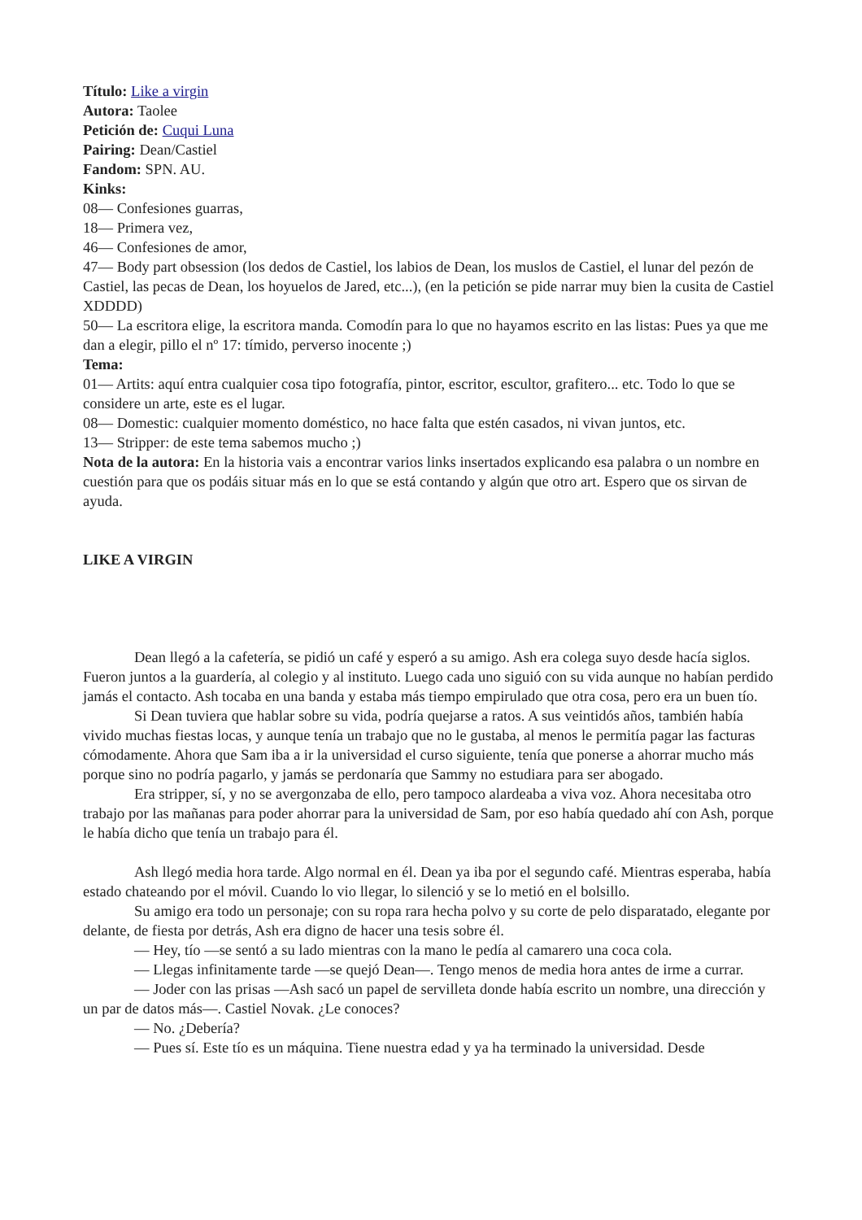Título: Like a virgin
Autora: Taolee
Petición de: Cuqui Luna
Pairing: Dean/Castiel
Fandom: SPN. AU.
Kinks:
08— Confesiones guarras,
18— Primera vez,
46— Confesiones de amor,
47— Body part obsession (los dedos de Castiel, los labios de Dean, los muslos de Castiel, el lunar del pezón de Castiel, las pecas de Dean, los hoyuelos de Jared, etc...), (en la petición se pide narrar muy bien la cusita de Castiel XDDDD)
50— La escritora elige, la escritora manda. Comodín para lo que no hayamos escrito en las listas: Pues ya que me dan a elegir, pillo el nº 17: tímido, perverso inocente ;)
Tema:
01— Artits: aquí entra cualquier cosa tipo fotografía, pintor, escritor, escultor, grafitero... etc. Todo lo que se considere un arte, este es el lugar.
08— Domestic: cualquier momento doméstico, no hace falta que estén casados, ni vivan juntos, etc.
13— Stripper: de este tema sabemos mucho ;)
Nota de la autora: En la historia vais a encontrar varios links insertados explicando esa palabra o un nombre en cuestión para que os podáis situar más en lo que se está contando y algún que otro art. Espero que os sirvan de ayuda.
LIKE A VIRGIN
Dean llegó a la cafetería, se pidió un café y esperó a su amigo. Ash era colega suyo desde hacía siglos. Fueron juntos a la guardería, al colegio y al instituto. Luego cada uno siguió con su vida aunque no habían perdido jamás el contacto. Ash tocaba en una banda y estaba más tiempo empirulado que otra cosa, pero era un buen tío.
Si Dean tuviera que hablar sobre su vida, podría quejarse a ratos. A sus veintidós años, también había vivido muchas fiestas locas, y aunque tenía un trabajo que no le gustaba, al menos le permitía pagar las facturas cómodamente. Ahora que Sam iba a ir la universidad el curso siguiente, tenía que ponerse a ahorrar mucho más porque sino no podría pagarlo, y jamás se perdonaría que Sammy no estudiara para ser abogado.
Era stripper, sí, y no se avergonzaba de ello, pero tampoco alardeaba a viva voz. Ahora necesitaba otro trabajo por las mañanas para poder ahorrar para la universidad de Sam, por eso había quedado ahí con Ash, porque le había dicho que tenía un trabajo para él.
Ash llegó media hora tarde. Algo normal en él. Dean ya iba por el segundo café. Mientras esperaba, había estado chateando por el móvil. Cuando lo vio llegar, lo silenció y se lo metió en el bolsillo.
Su amigo era todo un personaje; con su ropa rara hecha polvo y su corte de pelo disparatado, elegante por delante, de fiesta por detrás, Ash era digno de hacer una tesis sobre él.
— Hey, tío —se sentó a su lado mientras con la mano le pedía al camarero una coca cola.
— Llegas infinitamente tarde —se quejó Dean—. Tengo menos de media hora antes de irme a currar.
— Joder con las prisas —Ash sacó un papel de servilleta donde había escrito un nombre, una dirección y un par de datos más—. Castiel Novak. ¿Le conoces?
— No. ¿Debería?
— Pues sí. Este tío es un máquina. Tiene nuestra edad y ya ha terminado la universidad. Desde